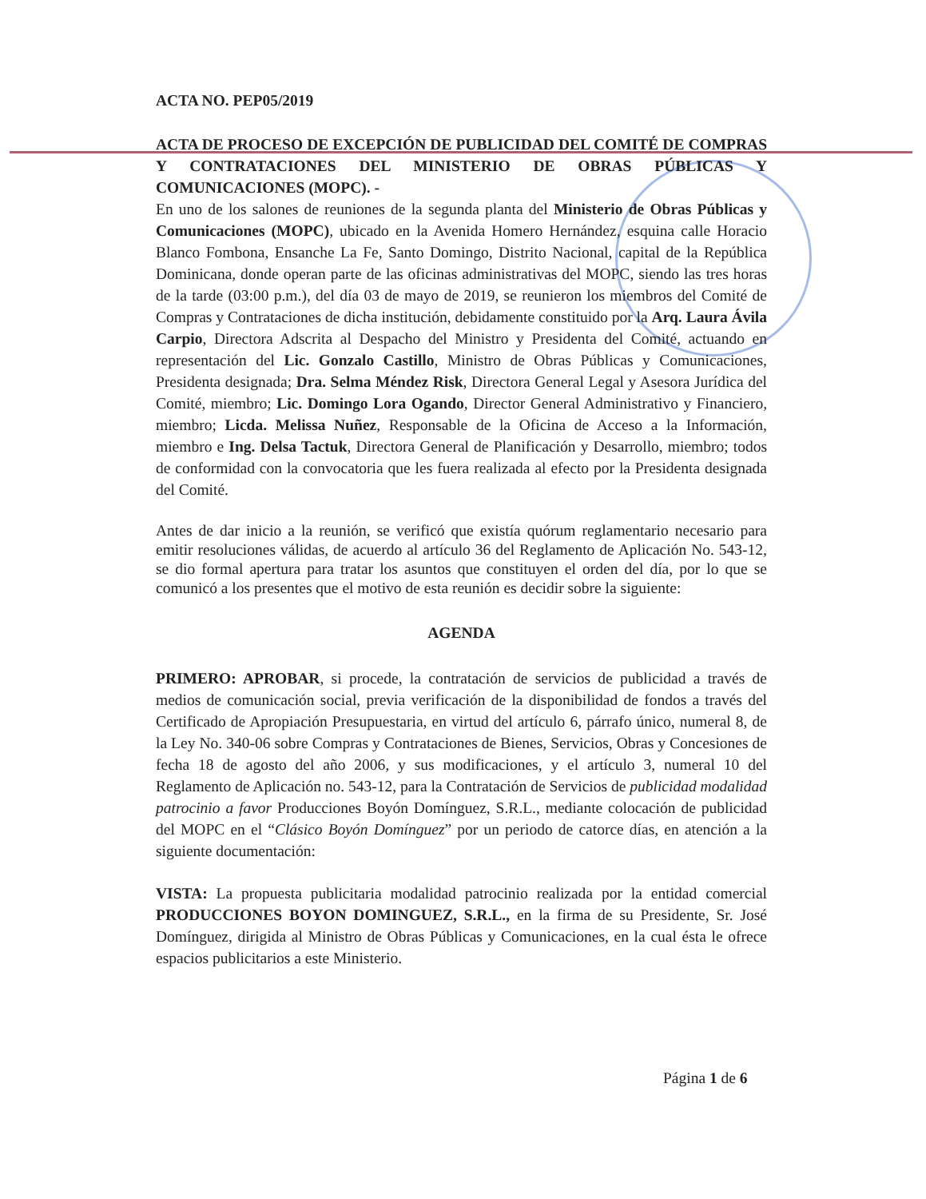ACTA NO. PEP05/2019
ACTA DE PROCESO DE EXCEPCIÓN DE PUBLICIDAD DEL COMITÉ DE COMPRAS Y CONTRATACIONES DEL MINISTERIO DE OBRAS PÚBLICAS Y COMUNICACIONES (MOPC). -
En uno de los salones de reuniones de la segunda planta del Ministerio de Obras Públicas y Comunicaciones (MOPC), ubicado en la Avenida Homero Hernández, esquina calle Horacio Blanco Fombona, Ensanche La Fe, Santo Domingo, Distrito Nacional, capital de la República Dominicana, donde operan parte de las oficinas administrativas del MOPC, siendo las tres horas de la tarde (03:00 p.m.), del día 03 de mayo de 2019, se reunieron los miembros del Comité de Compras y Contrataciones de dicha institución, debidamente constituido por la Arq. Laura Ávila Carpio, Directora Adscrita al Despacho del Ministro y Presidenta del Comité, actuando en representación del Lic. Gonzalo Castillo, Ministro de Obras Públicas y Comunicaciones, Presidenta designada; Dra. Selma Méndez Risk, Directora General Legal y Asesora Jurídica del Comité, miembro; Lic. Domingo Lora Ogando, Director General Administrativo y Financiero, miembro; Licda. Melissa Nuñez, Responsable de la Oficina de Acceso a la Información, miembro e Ing. Delsa Tactuk, Directora General de Planificación y Desarrollo, miembro; todos de conformidad con la convocatoria que les fuera realizada al efecto por la Presidenta designada del Comité.
Antes de dar inicio a la reunión, se verificó que existía quórum reglamentario necesario para emitir resoluciones válidas, de acuerdo al artículo 36 del Reglamento de Aplicación No. 543-12, se dio formal apertura para tratar los asuntos que constituyen el orden del día, por lo que se comunicó a los presentes que el motivo de esta reunión es decidir sobre la siguiente:
AGENDA
PRIMERO: APROBAR, si procede, la contratación de servicios de publicidad a través de medios de comunicación social, previa verificación de la disponibilidad de fondos a través del Certificado de Apropiación Presupuestaria, en virtud del artículo 6, párrafo único, numeral 8, de la Ley No. 340-06 sobre Compras y Contrataciones de Bienes, Servicios, Obras y Concesiones de fecha 18 de agosto del año 2006, y sus modificaciones, y el artículo 3, numeral 10 del Reglamento de Aplicación no. 543-12, para la Contratación de Servicios de publicidad modalidad patrocinio a favor Producciones Boyón Domínguez, S.R.L., mediante colocación de publicidad del MOPC en el “Clásico Boyón Domínguez” por un periodo de catorce días, en atención a la siguiente documentación:
VISTA: La propuesta publicitaria modalidad patrocinio realizada por la entidad comercial PRODUCCIONES BOYON DOMINGUEZ, S.R.L., en la firma de su Presidente, Sr. José Domínguez, dirigida al Ministro de Obras Públicas y Comunicaciones, en la cual ésta le ofrece espacios publicitarios a este Ministerio.
Página 1 de 6